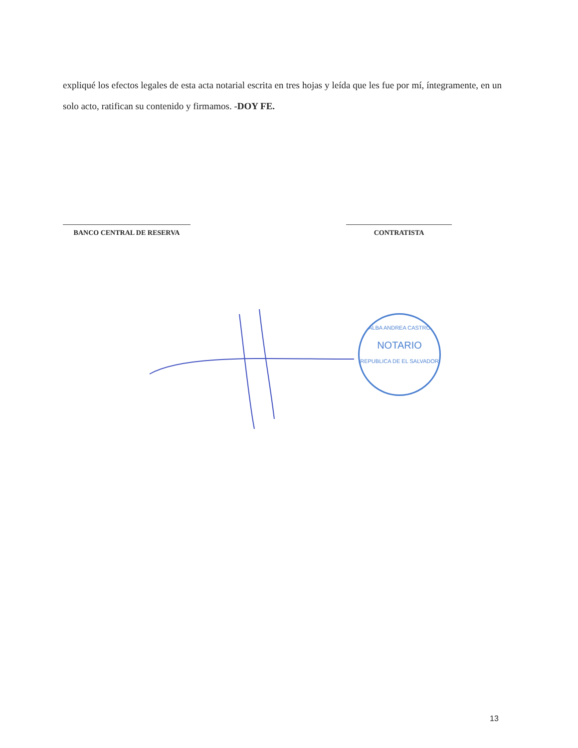expliqué los efectos legales de esta acta notarial escrita en tres hojas y leída que les fue por mí, íntegramente, en un solo acto, ratifican su contenido y firmamos. -DOY FE.
BANCO CENTRAL DE RESERVA CONTRATISTA
ALBA ANDREA CASTRO
NOTARIO
REPUBLICA DE EL SALVADOR
13